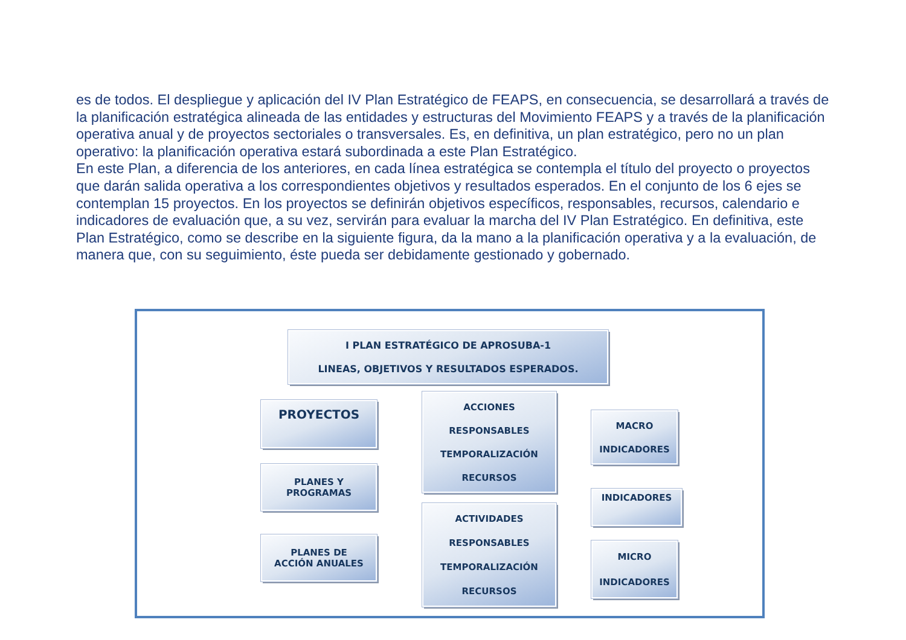es de todos. El despliegue y aplicación del IV Plan Estratégico de FEAPS, en consecuencia, se desarrollará a través de la planificación estratégica alineada de las entidades y estructuras del Movimiento FEAPS y a través de la planificación operativa anual y de proyectos sectoriales o transversales. Es, en definitiva, un plan estratégico, pero no un plan operativo: la planificación operativa estará subordinada a este Plan Estratégico.
En este Plan, a diferencia de los anteriores, en cada línea estratégica se contempla el título del proyecto o proyectos que darán salida operativa a los correspondientes objetivos y resultados esperados. En el conjunto de los 6 ejes se contemplan 15 proyectos. En los proyectos se definirán objetivos específicos, responsables, recursos, calendario e indicadores de evaluación que, a su vez, servirán para evaluar la marcha del IV Plan Estratégico. En definitiva, este Plan Estratégico, como se describe en la siguiente figura, da la mano a la planificación operativa y a la evaluación, de manera que, con su seguimiento, éste pueda ser debidamente gestionado y gobernado.
I PLAN ESTRATÉGICO DE APROSUBA-1
LINEAS, OBJETIVOS Y RESULTADOS ESPERADOS.
PROYECTOS
PLANES Y
PROGRAMAS
PLANES DE
ACCIÓN ANUALES
ACCIONES
RESPONSABLES
TEMPORALIZACIÓN
RECURSOS
ACTIVIDADES
RESPONSABLES
TEMPORALIZACIÓN
RECURSOS
MACRO
INDICADORES
INDICADORES
MICRO
INDICADORES